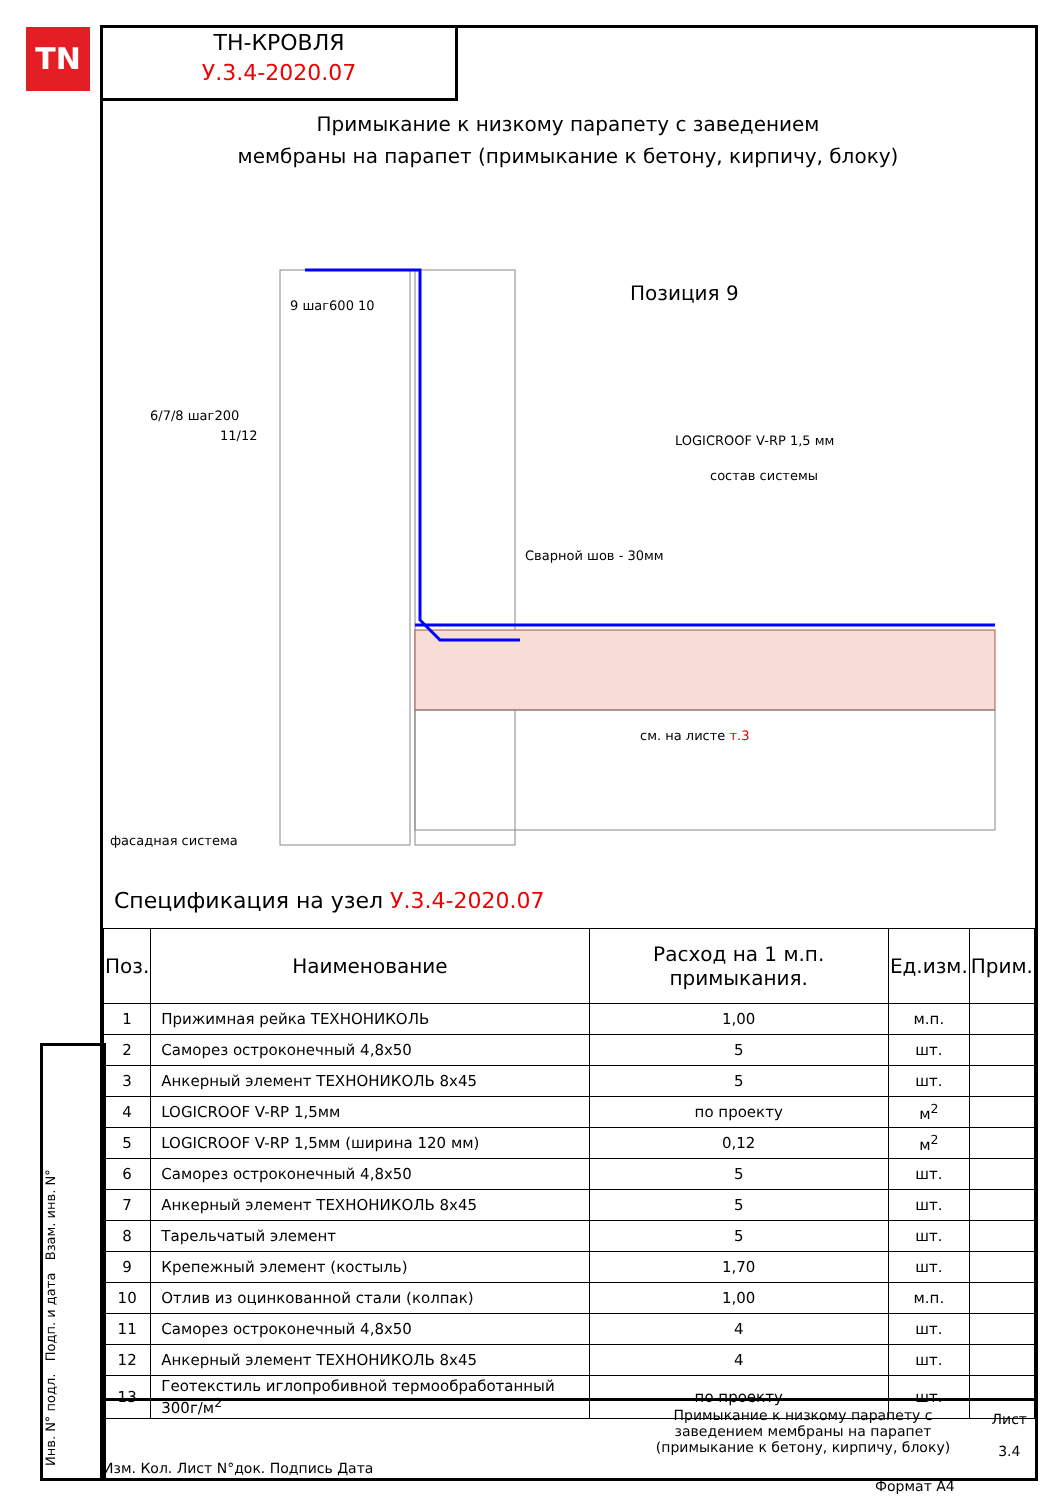TN
ТН-КРОВЛЯ
У.3.4-2020.07
Примыкание к низкому парапету с заведением
мембраны на парапет (примыкание к бетону, кирпичу, блоку)
Позиция 9
состав системы
LOGICROOF V-RP 1,5 мм
Сварной шов - 30мм
фасадная система
9 шаг600 10
6/7/8 шаг200
11/12
см. на листе т.3
Спецификация на узел У.3.4-2020.07
| Поз. | Наименование | Расход на 1 м.п. примыкания. | Ед.изм. | Прим. |
| --- | --- | --- | --- | --- |
| 1 | Прижимная рейка ТЕХНОНИКОЛЬ | 1,00 | м.п. | |
| 2 | Саморез остроконечный 4,8х50 | 5 | шт. | |
| 3 | Анкерный элемент ТЕХНОНИКОЛЬ 8х45 | 5 | шт. | |
| 4 | LOGICROOF V-RP 1,5мм | по проекту | м<sup>2</sup> | |
| 5 | LOGICROOF V-RP 1,5мм (ширина 120 мм) | 0,12 | м<sup>2</sup> | |
| 6 | Саморез остроконечный 4,8х50 | 5 | шт. | |
| 7 | Анкерный элемент ТЕХНОНИКОЛЬ 8х45 | 5 | шт. | |
| 8 | Тарельчатый элемент | 5 | шт. | |
| 9 | Крепежный элемент (костыль) | 1,70 | шт. | |
| 10 | Отлив из оцинкованной стали (колпак) | 1,00 | м.п. | |
| 11 | Саморез остроконечный 4,8х50 | 4 | шт. | |
| 12 | Анкерный элемент ТЕХНОНИКОЛЬ 8х45 | 4 | шт. | |
| 13 | Геотекстиль иглопробивной термообработанный 300г/м<sup>2</sup> | по проекту | шт. | |
Изм. Кол. Лист N°док. Подпись Дата
Примыкание к низкому парапету с
заведением мембраны на парапет
(примыкание к бетону, кирпичу, блоку)
Лист
3.4
Инв. N° подл. Подп. и дата Взам. инв. N°
Формат А4